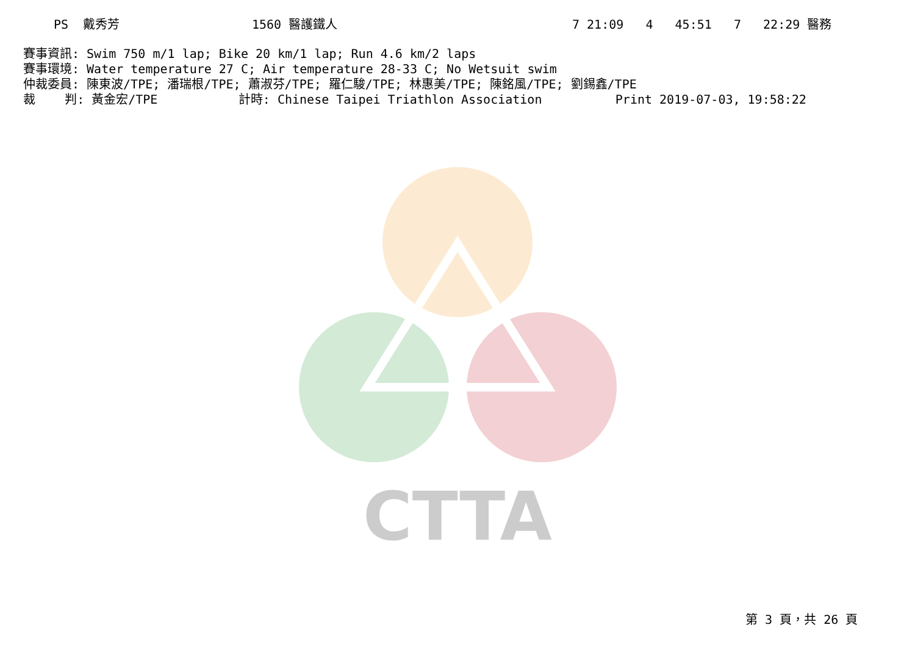CTTA
PS 戴秀芳 1560 醫護鐵人 7 21:09 4 45:51 7 22:29 醫務
賽事資訊: Swim 750 m/1 lap; Bike 20 km/1 lap; Run 4.6 km/2 laps 賽事環境: Water temperature 27 C; Air temperature 28-33 C; No Wetsuit swim 仲裁委員: 陳東波/TPE; 潘瑞根/TPE; 蕭淑芬/TPE; 羅仁駿/TPE; 林惠美/TPE; 陳銘風/TPE; 劉錫鑫/TPE 裁 判: 黃金宏/TPE 計時: Chinese Taipei Triathlon Association Print 2019-07-03, 19:58:22
第 3 頁，共 26 頁